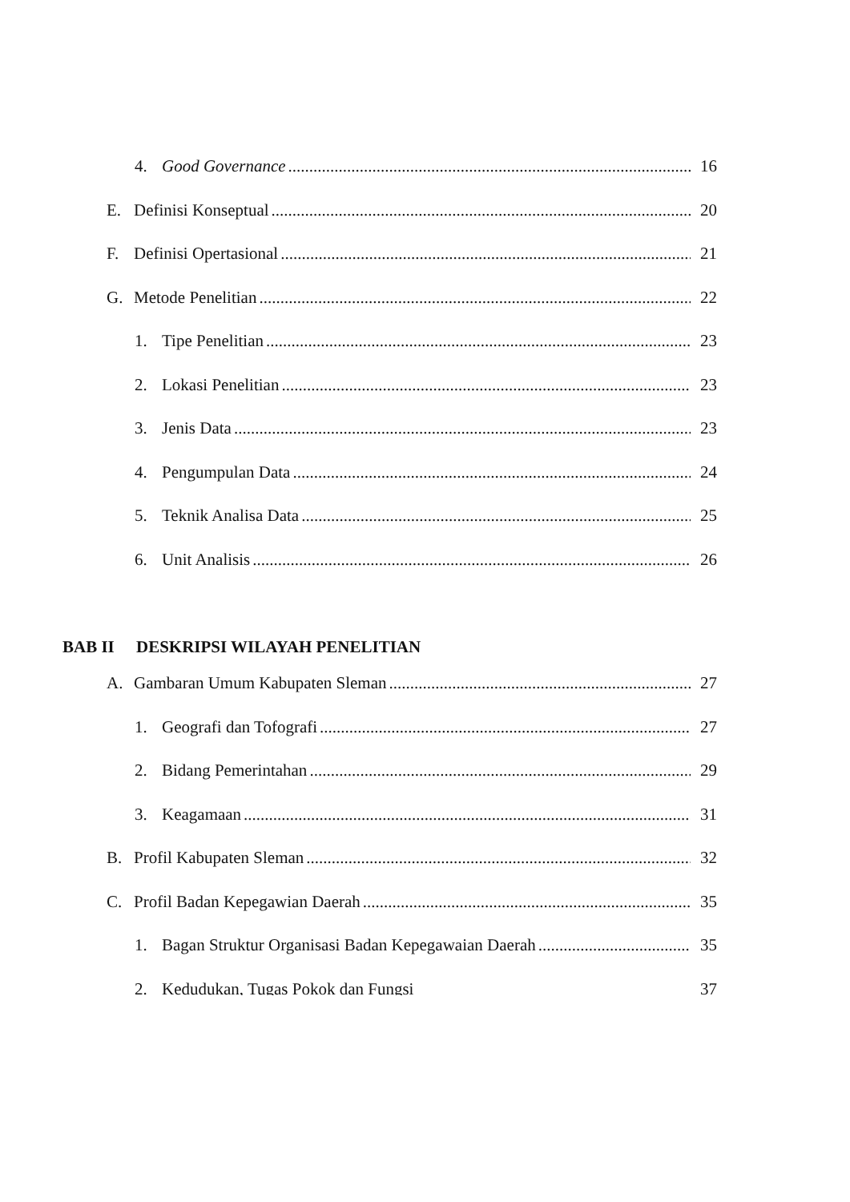4. Good Governance 16
E. Definisi Konseptual 20
F. Definisi Opertasional 21
G. Metode Penelitian 22
1. Tipe Penelitian 23
2. Lokasi Penelitian 23
3. Jenis Data 23
4. Pengumpulan Data 24
5. Teknik Analisa Data 25
6. Unit Analisis 26
BAB II DESKRIPSI WILAYAH PENELITIAN
A. Gambaran Umum Kabupaten Sleman 27
1. Geografi dan Tofografi 27
2. Bidang Pemerintahan 29
3. Keagamaan 31
B. Profil Kabupaten Sleman 32
C. Profil Badan Kepegawian Daerah 35
1. Bagan Struktur Organisasi Badan Kepegawaian Daerah 35
2. Kedudukan, Tugas Pokok dan Fungsi 37